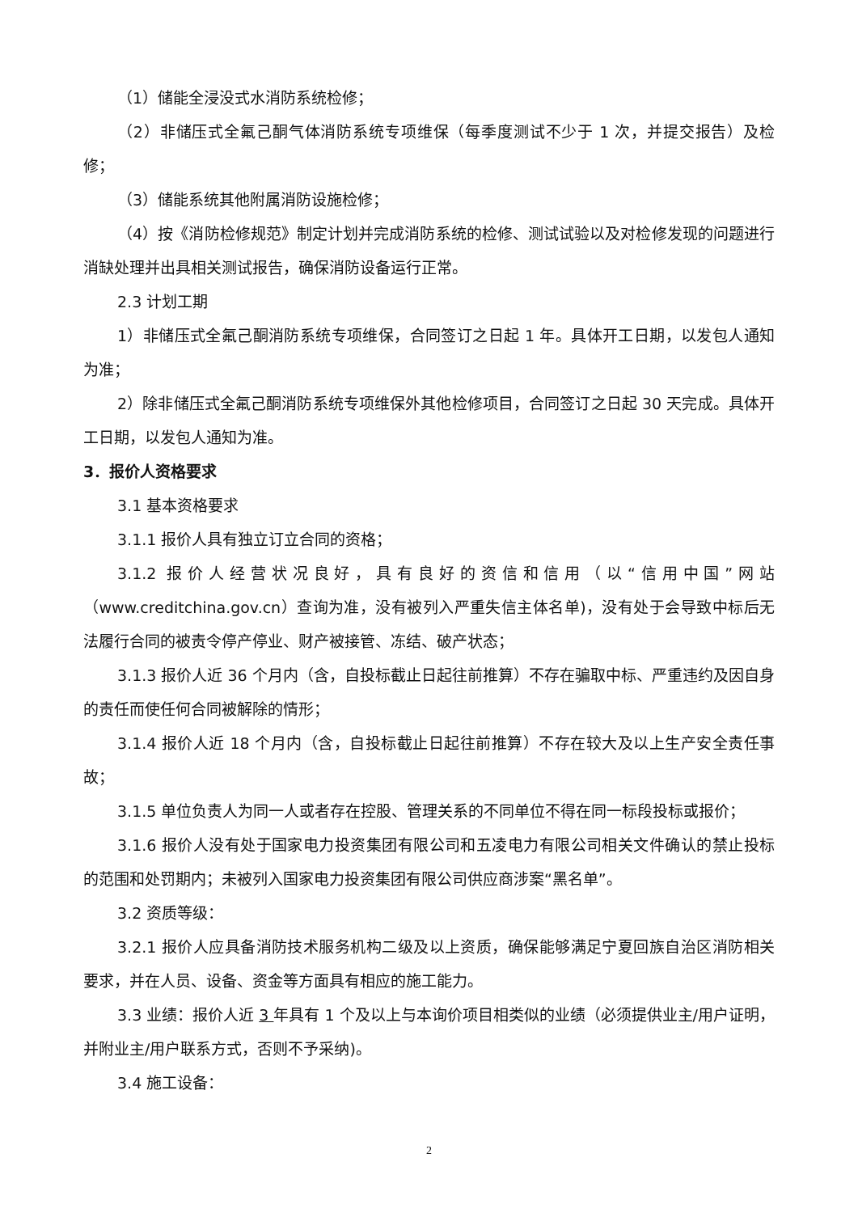（1）储能全浸没式水消防系统检修；
（2）非储压式全氟己酮气体消防系统专项维保（每季度测试不少于 1 次，并提交报告）及检修；
（3）储能系统其他附属消防设施检修；
（4）按《消防检修规范》制定计划并完成消防系统的检修、测试试验以及对检修发现的问题进行消缺处理并出具相关测试报告，确保消防设备运行正常。
2.3 计划工期
1）非储压式全氟己酮消防系统专项维保，合同签订之日起 1 年。具体开工日期，以发包人通知为准；
2）除非储压式全氟己酮消防系统专项维保外其他检修项目，合同签订之日起 30 天完成。具体开工日期，以发包人通知为准。
3．报价人资格要求
3.1 基本资格要求
3.1.1 报价人具有独立订立合同的资格；
3.1.2 报价人经营状况良好，具有良好的资信和信用（以“信用中国”网站（www.creditchina.gov.cn）查询为准，没有被列入严重失信主体名单)，没有处于会导致中标后无法履行合同的被责令停产停业、财产被接管、冻结、破产状态；
3.1.3 报价人近 36 个月内（含，自投标截止日起往前推算）不存在骗取中标、严重违约及因自身的责任而使任何合同被解除的情形；
3.1.4 报价人近 18 个月内（含，自投标截止日起往前推算）不存在较大及以上生产安全责任事故；
3.1.5 单位负责人为同一人或者存在控股、管理关系的不同单位不得在同一标段投标或报价；
3.1.6 报价人没有处于国家电力投资集团有限公司和五凌电力有限公司相关文件确认的禁止投标的范围和处罚期内；未被列入国家电力投资集团有限公司供应商涉案“黑名单”。
3.2 资质等级：
3.2.1 报价人应具备消防技术服务机构二级及以上资质，确保能够满足宁夏回族自治区消防相关要求，并在人员、设备、资金等方面具有相应的施工能力。
3.3 业绩：报价人近 3 年具有 1 个及以上与本询价项目相类似的业绩（必须提供业主/用户证明，并附业主/用户联系方式，否则不予采纳)。
3.4 施工设备：
2